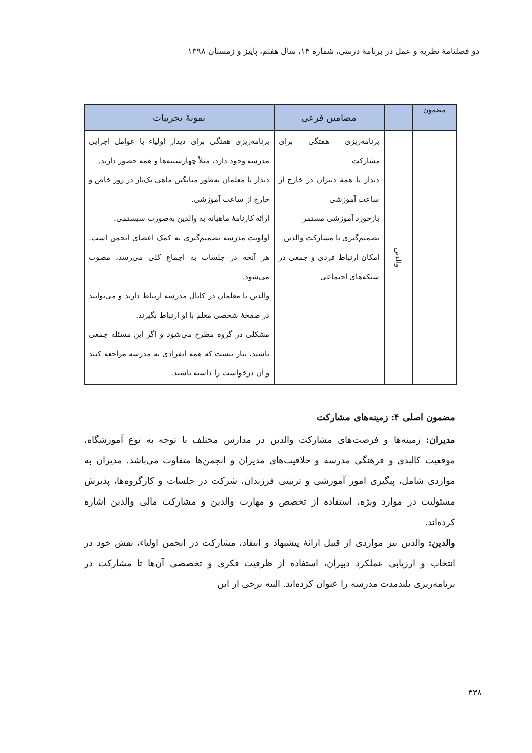دو فصلنامهٔ نظریه و عمل در برنامهٔ درسی، شماره ۱۴، سال هفتم، پاییز و زمستان ۱۳۹۸
| مضمون | | مضامین فرعی | نمونهٔ تجربیات |
| --- | --- | --- | --- |
| | والدین | برنامه‌ریزی هفتگی برای مشارکت دیدار با همهٔ دبیران در خارج از ساعت آموزشی بازخورد آموزشی مستمر تصمیم‌گیری با مشارکت والدین امکان ارتباط فردی و جمعی در شبکه‌های اجتماعی | برنامه‌ریزی هفتگی برای دیدار اولیاء با عوامل اجرایی مدرسه وجود دارد، مثلاً چهارشنبه‌ها و همه حضور دارند. دیدار با معلمان به‌طور میانگین ماهی یک‌بار در روز خاص و خارج از ساعت آموزشی. ارائه کارنامهٔ ماهیانه به والدین به‌صورت سیستمی. اولویت مدرسه تصمیم‌گیری به کمک اعضای انجمن است. هر آنچه در جلسات به اجماع کلی می‌رسد، مصوب می‌شود. والدین با معلمان در کانال مدرسه ارتباط دارند و می‌توانند در صفحهٔ شخصی معلم با او ارتباط بگیرند. مشکلی در گروه مطرح می‌شود و اگر این مسئله جمعی باشند، نیاز نیست که همه انفرادی به مدرسه مراجعه کنند و آن درخواست را داشته باشند. |
مضمون اصلی ۴: زمینه‌های مشارکت
مدیران: زمینه‌ها و فرصت‌های مشارکت والدین در مدارس مختلف با توجه به نوع آموزشگاه، موقعیت کالبدی و فرهنگی مدرسه و خلاقیت‌های مدیران و انجمن‌ها متفاوت می‌باشد. مدیران به مواردی شامل، پیگیری امور آموزشی و تربیتی فرزندان، شرکت در جلسات و کارگروه‌ها، پذیرش مسئولیت در موارد ویژه، استفاده از تخصص و مهارت والدین و مشارکت مالی والدین اشاره کرده‌اند.
والدین: والدین نیز مواردی از قبیل ارائهٔ پیشنهاد و انتقاد، مشارکت در انجمن اولیاء، نقش خود در انتخاب و ارزیابی عملکرد دبیران، استفاده از ظرفیت فکری و تخصصی آن‌ها تا مشارکت در برنامه‌ریزی بلندمدت مدرسه را عنوان کرده‌اند. البته برخی از این
۳۳۸